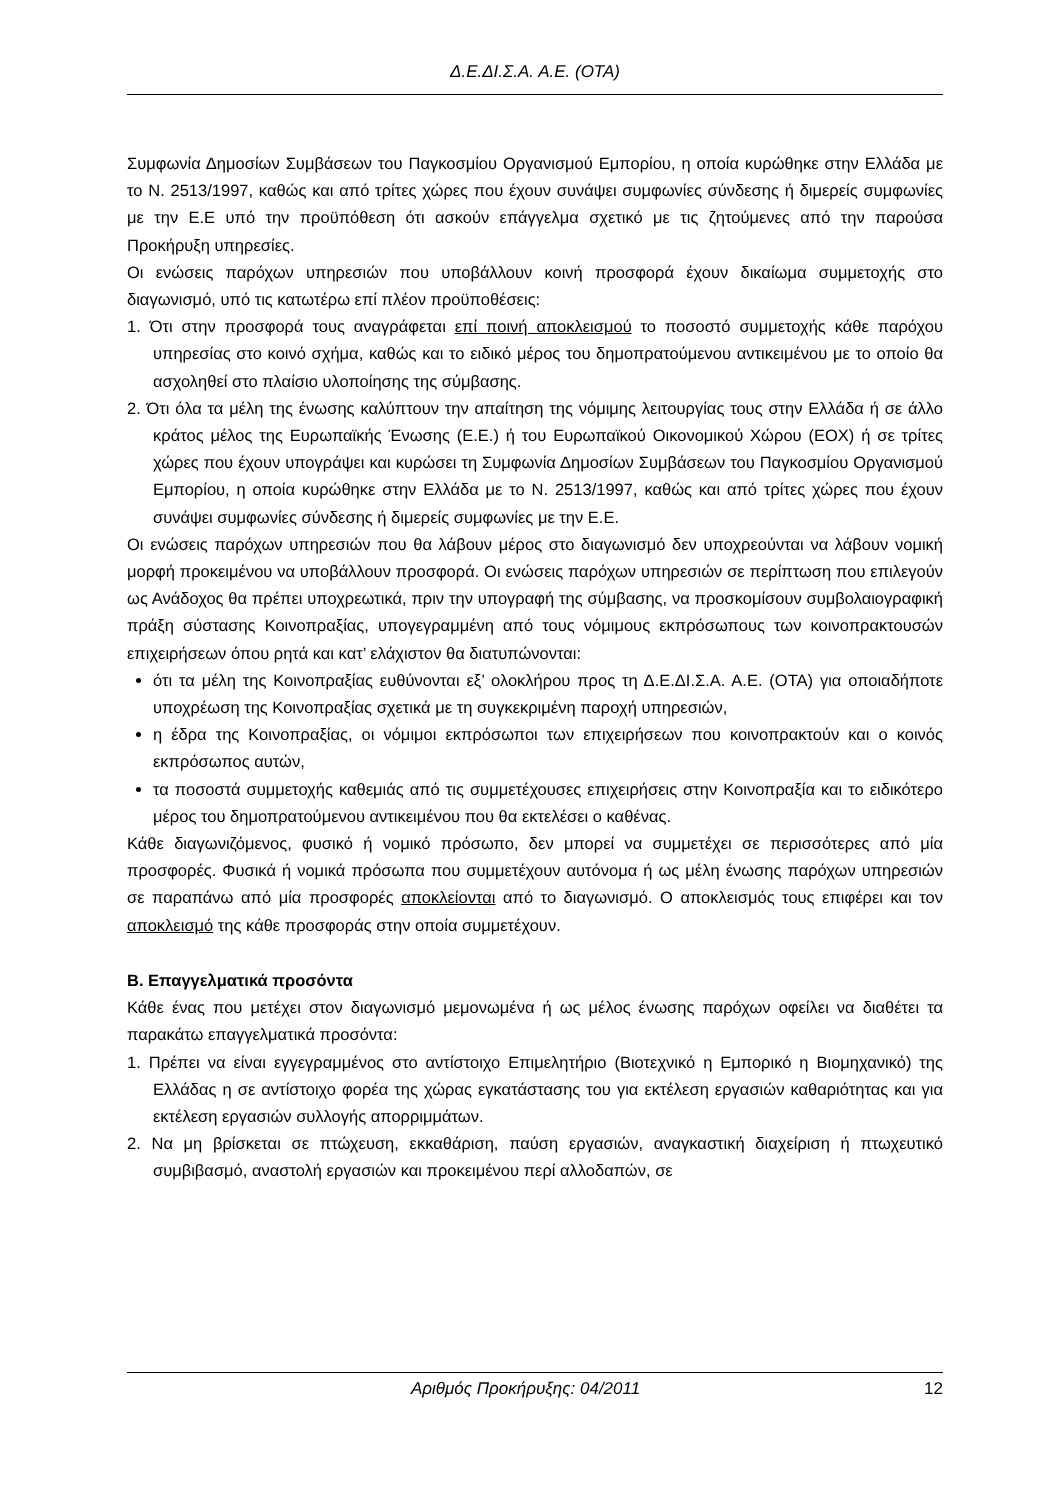Δ.Ε.ΔΙ.Σ.Α. Α.Ε. (ΟΤΑ)
Συμφωνία Δημοσίων Συμβάσεων του Παγκοσμίου Οργανισμού Εμπορίου, η οποία κυρώθηκε στην Ελλάδα με το Ν. 2513/1997, καθώς και από τρίτες χώρες που έχουν συνάψει συμφωνίες σύνδεσης ή διμερείς συμφωνίες με την Ε.Ε υπό την προϋπόθεση ότι ασκούν επάγγελμα σχετικό με τις ζητούμενες από την παρούσα Προκήρυξη υπηρεσίες.
Οι ενώσεις παρόχων υπηρεσιών που υποβάλλουν κοινή προσφορά έχουν δικαίωμα συμμετοχής στο διαγωνισμό, υπό τις κατωτέρω επί πλέον προϋποθέσεις:
1. Ότι στην προσφορά τους αναγράφεται επί ποινή αποκλεισμού το ποσοστό συμμετοχής κάθε παρόχου υπηρεσίας στο κοινό σχήμα, καθώς και το ειδικό μέρος του δημοπρατούμενου αντικειμένου με το οποίο θα ασχοληθεί στο πλαίσιο υλοποίησης της σύμβασης.
2. Ότι όλα τα μέλη της ένωσης καλύπτουν την απαίτηση της νόμιμης λειτουργίας τους στην Ελλάδα ή σε άλλο κράτος μέλος της Ευρωπαϊκής Ένωσης (Ε.Ε.) ή του Ευρωπαϊκού Οικονομικού Χώρου (ΕΟΧ) ή σε τρίτες χώρες που έχουν υπογράψει και κυρώσει τη Συμφωνία Δημοσίων Συμβάσεων του Παγκοσμίου Οργανισμού Εμπορίου, η οποία κυρώθηκε στην Ελλάδα με το Ν. 2513/1997, καθώς και από τρίτες χώρες που έχουν συνάψει συμφωνίες σύνδεσης ή διμερείς συμφωνίες με την Ε.Ε.
Οι ενώσεις παρόχων υπηρεσιών που θα λάβουν μέρος στο διαγωνισμό δεν υποχρεούνται να λάβουν νομική μορφή προκειμένου να υποβάλλουν προσφορά. Οι ενώσεις παρόχων υπηρεσιών σε περίπτωση που επιλεγούν ως Ανάδοχος θα πρέπει υποχρεωτικά, πριν την υπογραφή της σύμβασης, να προσκομίσουν συμβολαιογραφική πράξη σύστασης Κοινοπραξίας, υπογεγραμμένη από τους νόμιμους εκπρόσωπους των κοινοπρακτουσών επιχειρήσεων όπου ρητά και κατ’ ελάχιστον θα διατυπώνονται:
ότι τα μέλη της Κοινοπραξίας ευθύνονται εξ’ ολοκλήρου προς τη Δ.Ε.ΔΙ.Σ.Α. Α.Ε. (ΟΤΑ) για οποιαδήποτε υποχρέωση της Κοινοπραξίας σχετικά με τη συγκεκριμένη παροχή υπηρεσιών,
η έδρα της Κοινοπραξίας, οι νόμιμοι εκπρόσωποι των επιχειρήσεων που κοινοπρακτούν και ο κοινός εκπρόσωπος αυτών,
τα ποσοστά συμμετοχής καθεμιάς από τις συμμετέχουσες επιχειρήσεις στην Κοινοπραξία και το ειδικότερο μέρος του δημοπρατούμενου αντικειμένου που θα εκτελέσει ο καθένας.
Κάθε διαγωνιζόμενος, φυσικό ή νομικό πρόσωπο, δεν μπορεί να συμμετέχει σε περισσότερες από μία προσφορές. Φυσικά ή νομικά πρόσωπα που συμμετέχουν αυτόνομα ή ως μέλη ένωσης παρόχων υπηρεσιών σε παραπάνω από μία προσφορές αποκλείονται από το διαγωνισμό. Ο αποκλεισμός τους επιφέρει και τον αποκλεισμό της κάθε προσφοράς στην οποία συμμετέχουν.
Β. Επαγγελματικά προσόντα
Κάθε ένας που μετέχει στον διαγωνισμό μεμονωμένα ή ως μέλος ένωσης παρόχων οφείλει να διαθέτει τα παρακάτω επαγγελματικά προσόντα:
1. Πρέπει να είναι εγγεγραμμένος στο αντίστοιχο Επιμελητήριο (Βιοτεχνικό η Εμπορικό η Βιομηχανικό) της Ελλάδας η σε αντίστοιχο φορέα της χώρας εγκατάστασης του για εκτέλεση εργασιών καθαριότητας και για εκτέλεση εργασιών συλλογής απορριμμάτων.
2. Να μη βρίσκεται σε πτώχευση, εκκαθάριση, παύση εργασιών, αναγκαστική διαχείριση ή πτωχευτικό συμβιβασμό, αναστολή εργασιών και προκειμένου περί αλλοδαπών, σε
Αριθμός Προκήρυξης: 04/2011 12